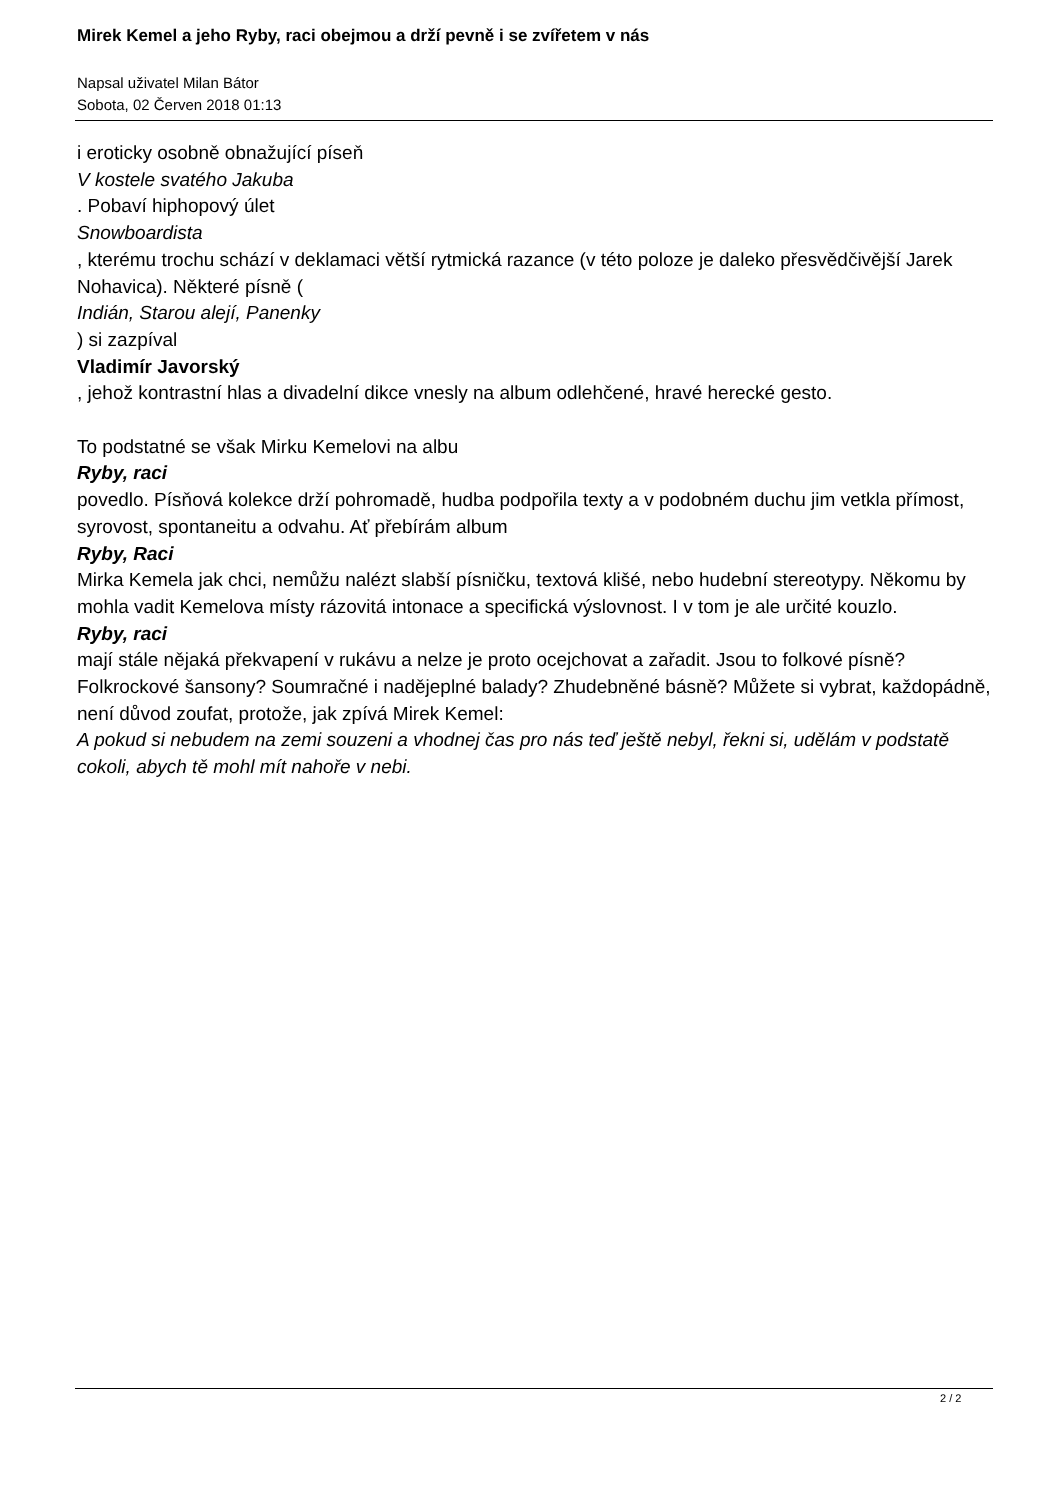Mirek Kemel a jeho Ryby, raci obejmou a drží pevně i se zvířetem v nás
Napsal uživatel Milan Bátor
Sobota, 02 Červen 2018 01:13
i eroticky osobně obnažující píseň
V kostele svatého Jakuba
. Pobaví hiphopový úlet
Snowboardista
, kterému trochu schází v deklamaci větší rytmická razance (v této poloze je daleko přesvědčivější Jarek Nohavica). Některé písně (
Indián, Starou alejí, Panenky
) si zazpíval
Vladimír Javorský
, jehož kontrastní hlas a divadelní dikce vnesly na album odlehčené, hravé herecké gesto.
To podstatné se však Mirku Kemelovi na albu
Ryby, raci
povedlo. Písňová kolekce drží pohromadě, hudba podpořila texty a v podobném duchu jim vetkla přímost, syrovost, spontaneitu a odvahu. Ať přebírám album
Ryby, Raci
Mirka Kemela jak chci, nemůžu nalézt slabší písničku, textová klišé, nebo hudební stereotypy. Někomu by mohla vadit Kemelova místy rázovitá intonace a specifická výslovnost. I v tom je ale určité kouzlo.
Ryby, raci
mají stále nějaká překvapení v rukávu a nelze je proto ocejchovat a zařadit. Jsou to folkové písně? Folkrockové šansony? Soumračné i nadějeplné balady? Zhudebněné básně? Můžete si vybrat, každopádně, není důvod zoufat, protože, jak zpívá Mirek Kemel:
A pokud si nebudem na zemi souzeni a vhodnej čas pro nás teď ještě nebyl, řekni si, udělám v podstatě cokoli, abych tě mohl mít nahoře v nebi.
2 / 2